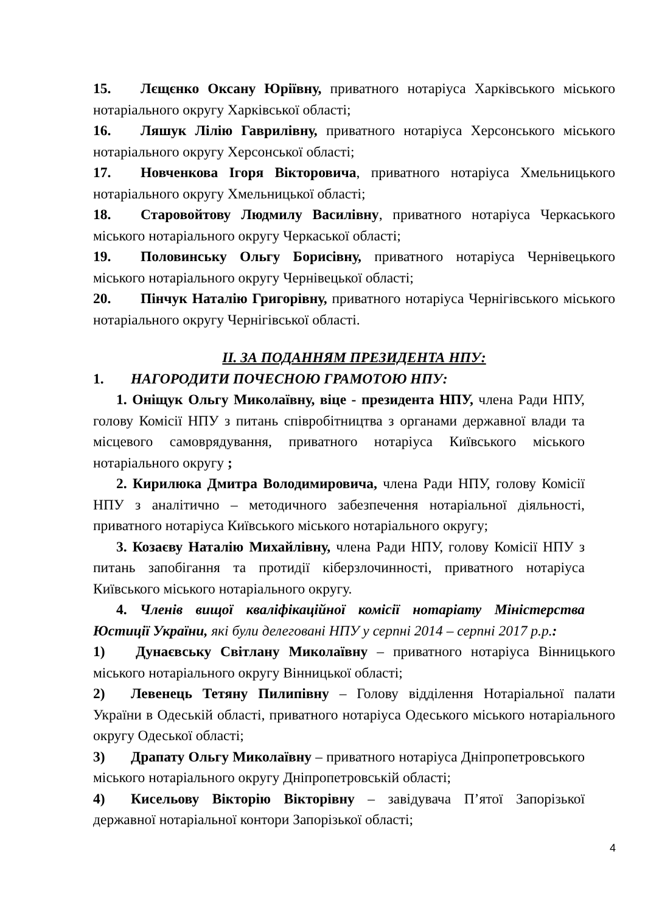15. Лєщєнко Оксану Юріївну, приватного нотаріуса Харківського міського нотаріального округу Харківської області;
16. Ляшук Лілію Гаврилівну, приватного нотаріуса Херсонського міського нотаріального округу Херсонської області;
17. Новченкова Ігоря Вікторовича, приватного нотаріуса Хмельницького нотаріального округу Хмельницької області;
18. Старовойтову Людмилу Василівну, приватного нотаріуса Черкаського міського нотаріального округу Черкаської області;
19. Половинську Ольгу Борисівну, приватного нотаріуса Чернівецького міського нотаріального округу Чернівецької області;
20. Пінчук Наталію Григорівну, приватного нотаріуса Чернігівського міського нотаріального округу Чернігівської області.
ІІ. ЗА ПОДАННЯМ ПРЕЗИДЕНТА НПУ:
1. НАГОРОДИТИ ПОЧЕСНОЮ ГРАМОТОЮ НПУ:
1. Оніщук Ольгу Миколаївну, віце - президента НПУ, члена Ради НПУ, голову Комісії НПУ з питань співробітництва з органами державної влади та місцевого самоврядування, приватного нотаріуса Київського міського нотаріального округу ;
2. Кирилюка Дмитра Володимировича, члена Ради НПУ, голову Комісії НПУ з аналітично – методичного забезпечення нотаріальної діяльності, приватного нотаріуса Київського міського нотаріального округу;
3. Козаєву Наталію Михайлівну, члена Ради НПУ, голову Комісії НПУ з питань запобігання та протидії кіберзлочинності, приватного нотаріуса Київського міського нотаріального округу.
4. Членів вищої кваліфікаційної комісії нотаріату Міністерства Юстиції України, які були делеговані НПУ у серпні 2014 – серпні 2017 р.р.:
1) Дунаєвську Світлану Миколаївну – приватного нотаріуса Вінницького міського нотаріального округу Вінницької області;
2) Левенець Тетяну Пилипівну – Голову відділення Нотаріальної палати України в Одеській області, приватного нотаріуса Одеського міського нотаріального округу Одеської області;
3) Драпату Ольгу Миколаївну – приватного нотаріуса Дніпропетровського міського нотаріального округу Дніпропетровській області;
4) Кисельову Вікторію Вікторівну – завідувача П’ятої Запорізької державної нотаріальної контори Запорізької області;
4